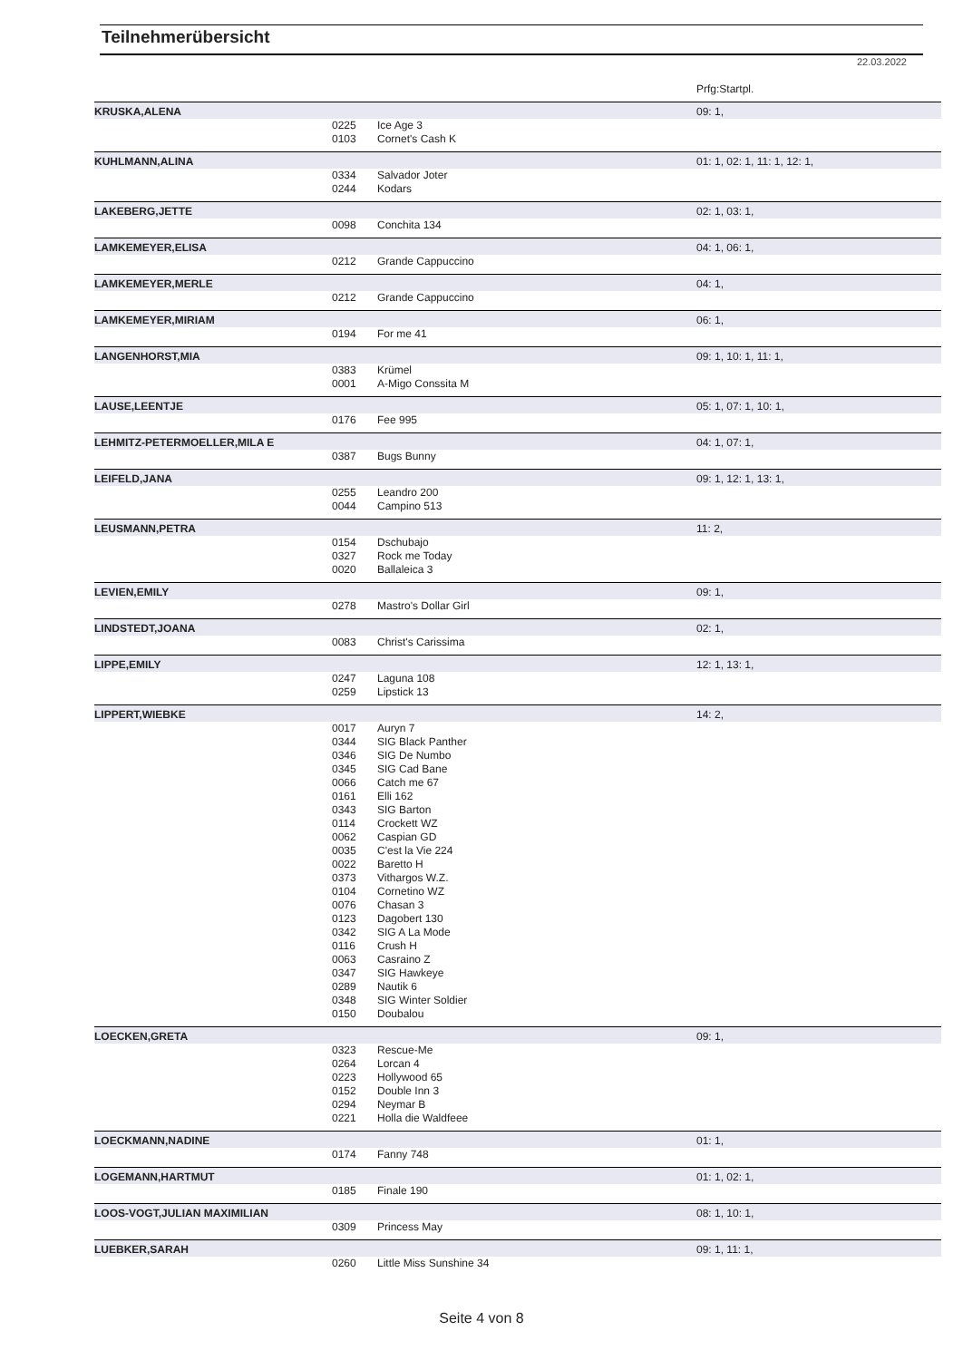Teilnehmerübersicht
22.03.2022
Prfg:Startpl.
| KRUSKA,ALENA | | | 09: 1, |
| | 0225 | Ice Age 3 | |
| | 0103 | Cornet's Cash K | |
| KUHLMANN,ALINA | | | 01: 1, 02: 1, 11: 1, 12: 1, |
| | 0334 | Salvador Joter | |
| | 0244 | Kodars | |
| LAKEBERG,JETTE | | | 02: 1, 03: 1, |
| | 0098 | Conchita 134 | |
| LAMKEMEYER,ELISA | | | 04: 1, 06: 1, |
| | 0212 | Grande Cappuccino | |
| LAMKEMEYER,MERLE | | | 04: 1, |
| | 0212 | Grande Cappuccino | |
| LAMKEMEYER,MIRIAM | | | 06: 1, |
| | 0194 | For me 41 | |
| LANGENHORST,MIA | | | 09: 1, 10: 1, 11: 1, |
| | 0383 | Krümel | |
| | 0001 | A-Migo Conssita M | |
| LAUSE,LEENTJE | | | 05: 1, 07: 1, 10: 1, |
| | 0176 | Fee 995 | |
| LEHMITZ-PETERMOELLER,MILA E | | | 04: 1, 07: 1, |
| | 0387 | Bugs Bunny | |
| LEIFELD,JANA | | | 09: 1, 12: 1, 13: 1, |
| | 0255 | Leandro 200 | |
| | 0044 | Campino 513 | |
| LEUSMANN,PETRA | | | 11: 2, |
| | 0154 | Dschubajo | |
| | 0327 | Rock me Today | |
| | 0020 | Ballaleica 3 | |
| LEVIEN,EMILY | | | 09: 1, |
| | 0278 | Mastro's Dollar Girl | |
| LINDSTEDT,JOANA | | | 02: 1, |
| | 0083 | Christ's Carissima | |
| LIPPE,EMILY | | | 12: 1, 13: 1, |
| | 0247 | Laguna 108 | |
| | 0259 | Lipstick 13 | |
| LIPPERT,WIEBKE | | | 14: 2, |
| | 0017 | Auryn 7 | |
| | 0344 | SIG Black Panther | |
| | 0346 | SIG De Numbo | |
| | 0345 | SIG Cad Bane | |
| | 0066 | Catch me 67 | |
| | 0161 | Elli 162 | |
| | 0343 | SIG Barton | |
| | 0114 | Crockett WZ | |
| | 0062 | Caspian GD | |
| | 0035 | C'est la Vie 224 | |
| | 0022 | Baretto H | |
| | 0373 | Vithargos W.Z. | |
| | 0104 | Cornetino WZ | |
| | 0076 | Chasan 3 | |
| | 0123 | Dagobert 130 | |
| | 0342 | SIG A La Mode | |
| | 0116 | Crush H | |
| | 0063 | Casraino Z | |
| | 0347 | SIG Hawkeye | |
| | 0289 | Nautik 6 | |
| | 0348 | SIG Winter Soldier | |
| | 0150 | Doubalou | |
| LOECKEN,GRETA | | | 09: 1, |
| | 0323 | Rescue-Me | |
| | 0264 | Lorcan 4 | |
| | 0223 | Hollywood 65 | |
| | 0152 | Double Inn 3 | |
| | 0294 | Neymar B | |
| | 0221 | Holla die Waldfeee | |
| LOECKMANN,NADINE | | | 01: 1, |
| | 0174 | Fanny 748 | |
| LOGEMANN,HARTMUT | | | 01: 1, 02: 1, |
| | 0185 | Finale 190 | |
| LOOS-VOGT,JULIAN MAXIMILIAN | | | 08: 1, 10: 1, |
| | 0309 | Princess May | |
| LUEBKER,SARAH | | | 09: 1, 11: 1, |
| | 0260 | Little Miss Sunshine 34 | |
Seite 4 von 8